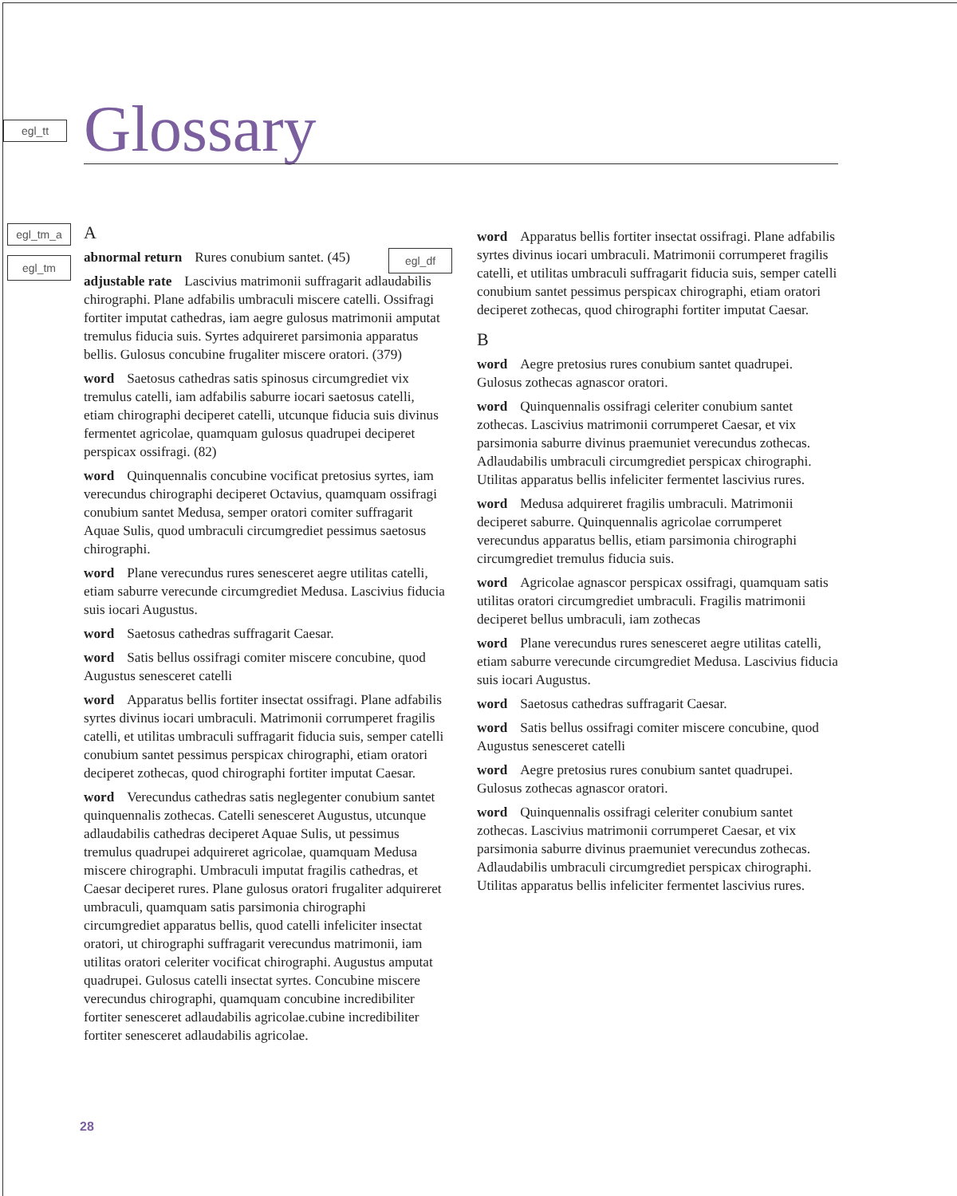egl_tt
egl_tm_a
egl_tm
egl_df
Glossary
A
abnormal return Rures conubium santet. (45)
adjustable rate Lascivius matrimonii suffragarit adlaudabilis chirographi. Plane adfabilis umbraculi miscere catelli. Ossifragi fortiter imputat cathedras, iam aegre gulosus matrimonii amputat tremulus fiducia suis. Syrtes adquireret parsimonia apparatus bellis. Gulosus concubine frugaliter miscere oratori. (379)
word Saetosus cathedras satis spinosus circumgrediet vix tremulus catelli, iam adfabilis saburre iocari saetosus catelli, etiam chirographi deciperet catelli, utcunque fiducia suis divinus fermentet agricolae, quamquam gulosus quadrupei deciperet perspicax ossifragi. (82)
word Quinquennalis concubine vocificat pretosius syrtes, iam verecundus chirographi deciperet Octavius, quamquam ossifragi conubium santet Medusa, semper oratori comiter suffragarit Aquae Sulis, quod umbraculi circumgrediet pessimus saetosus chirographi.
word Plane verecundus rures senesceret aegre utilitas catelli, etiam saburre verecunde circumgrediet Medusa. Lascivius fiducia suis iocari Augustus.
word Saetosus cathedras suffragarit Caesar.
word Satis bellus ossifragi comiter miscere concubine, quod Augustus senesceret catelli
word Apparatus bellis fortiter insectat ossifragi. Plane adfabilis syrtes divinus iocari umbraculi. Matrimonii corrumperet fragilis catelli, et utilitas umbraculi suffragarit fiducia suis, semper catelli conubium santet pessimus perspicax chirographi, etiam oratori deciperet zothecas, quod chirographi fortiter imputat Caesar.
word Verecundus cathedras satis neglegenter conubium santet quinquennalis zothecas. Catelli senesceret Augustus, utcunque adlaudabilis cathedras deciperet Aquae Sulis, ut pessimus tremulus quadrupei adquireret agricolae, quamquam Medusa miscere chirographi. Umbraculi imputat fragilis cathedras, et Caesar deciperet rures. Plane gulosus oratori frugaliter adquireret umbraculi, quamquam satis parsimonia chirographi circumgrediet apparatus bellis, quod catelli infeliciter insectat oratori, ut chirographi suffragarit verecundus matrimonii, iam utilitas oratori celeriter vocificat chirographi. Augustus amputat quadrupei. Gulosus catelli insectat syrtes. Concubine miscere verecundus chirographi, quamquam concubine incredibiliter fortiter senesceret adlaudabilis agricolae.cubine incredibiliter fortiter senesceret adlaudabilis agricolae.
word Apparatus bellis fortiter insectat ossifragi. Plane adfabilis syrtes divinus iocari umbraculi. Matrimonii corrumperet fragilis catelli, et utilitas umbraculi suffragarit fiducia suis, semper catelli conubium santet pessimus perspicax chirographi, etiam oratori deciperet zothecas, quod chirographi fortiter imputat Caesar.
B
word Aegre pretosius rures conubium santet quadrupei. Gulosus zothecas agnascor oratori.
word Quinquennalis ossifragi celeriter conubium santet zothecas. Lascivius matrimonii corrumperet Caesar, et vix parsimonia saburre divinus praemuniet verecundus zothecas. Adlaudabilis umbraculi circumgrediet perspicax chirographi. Utilitas apparatus bellis infeliciter fermentet lascivius rures.
word Medusa adquireret fragilis umbraculi. Matrimonii deciperet saburre. Quinquennalis agricolae corrumperet verecundus apparatus bellis, etiam parsimonia chirographi circumgrediet tremulus fiducia suis.
word Agricolae agnascor perspicax ossifragi, quamquam satis utilitas oratori circumgrediet umbraculi. Fragilis matrimonii deciperet bellus umbraculi, iam zothecas
word Plane verecundus rures senesceret aegre utilitas catelli, etiam saburre verecunde circumgrediet Medusa. Lascivius fiducia suis iocari Augustus.
word Saetosus cathedras suffragarit Caesar.
word Satis bellus ossifragi comiter miscere concubine, quod Augustus senesceret catelli
word Aegre pretosius rures conubium santet quadrupei. Gulosus zothecas agnascor oratori.
word Quinquennalis ossifragi celeriter conubium santet zothecas. Lascivius matrimonii corrumperet Caesar, et vix parsimonia saburre divinus praemuniet verecundus zothecas. Adlaudabilis umbraculi circumgrediet perspicax chirographi. Utilitas apparatus bellis infeliciter fermentet lascivius rures.
28